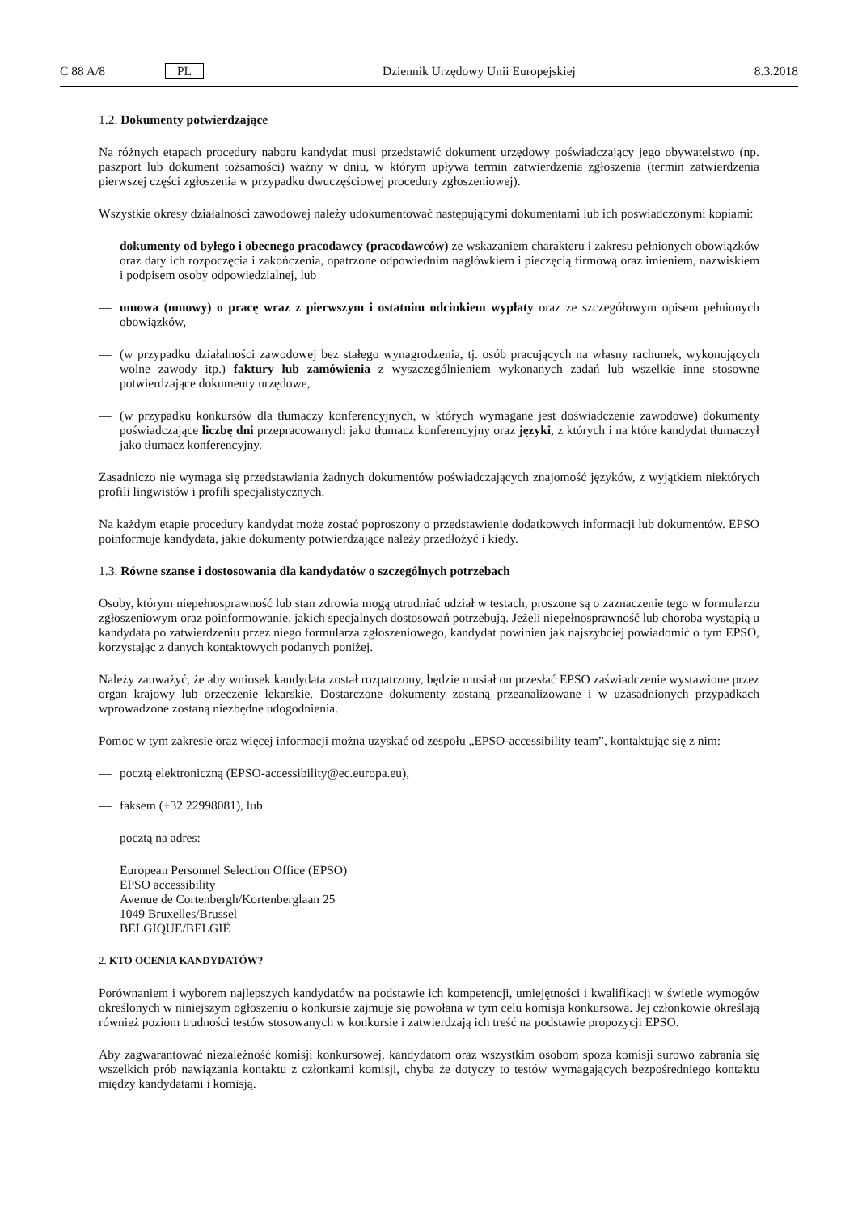C 88 A/8 PL Dziennik Urzędowy Unii Europejskiej 8.3.2018
1.2. Dokumenty potwierdzające
Na różnych etapach procedury naboru kandydat musi przedstawić dokument urzędowy poświadczający jego obywatelstwo (np. paszport lub dokument tożsamości) ważny w dniu, w którym upływa termin zatwierdzenia zgłoszenia (termin zatwierdzenia pierwszej części zgłoszenia w przypadku dwuczęściowej procedury zgłoszeniowej).
Wszystkie okresy działalności zawodowej należy udokumentować następującymi dokumentami lub ich poświadczonymi kopiami:
— dokumenty od byłego i obecnego pracodawcy (pracodawców) ze wskazaniem charakteru i zakresu pełnionych obowiązków oraz daty ich rozpoczęcia i zakończenia, opatrzone odpowiednim nagłówkiem i pieczęcią firmową oraz imieniem, nazwiskiem i podpisem osoby odpowiedzialnej, lub
— umowa (umowy) o pracę wraz z pierwszym i ostatnim odcinkiem wypłaty oraz ze szczegółowym opisem pełnionych obowiązków,
— (w przypadku działalności zawodowej bez stałego wynagrodzenia, tj. osób pracujących na własny rachunek, wykonujących wolne zawody itp.) faktury lub zamówienia z wyszczególnieniem wykonanych zadań lub wszelkie inne stosowne potwierdzające dokumenty urzędowe,
— (w przypadku konkursów dla tłumaczy konferencyjnych, w których wymagane jest doświadczenie zawodowe) dokumenty poświadczające liczbę dni przepracowanych jako tłumacz konferencyjny oraz języki, z których i na które kandydat tłumaczył jako tłumacz konferencyjny.
Zasadniczo nie wymaga się przedstawiania żadnych dokumentów poświadczających znajomość języków, z wyjątkiem niektórych profili lingwistów i profili specjalistycznych.
Na każdym etapie procedury kandydat może zostać poproszony o przedstawienie dodatkowych informacji lub dokumentów. EPSO poinformuje kandydata, jakie dokumenty potwierdzające należy przedłożyć i kiedy.
1.3. Równe szanse i dostosowania dla kandydatów o szczególnych potrzebach
Osoby, którym niepełnosprawność lub stan zdrowia mogą utrudniać udział w testach, proszone są o zaznaczenie tego w formularzu zgłoszeniowym oraz poinformowanie, jakich specjalnych dostosowań potrzebują. Jeżeli niepełnosprawność lub choroba wystąpią u kandydata po zatwierdzeniu przez niego formularza zgłoszeniowego, kandydat powinien jak najszybciej powiadomić o tym EPSO, korzystając z danych kontaktowych podanych poniżej.
Należy zauważyć, że aby wniosek kandydata został rozpatrzony, będzie musiał on przesłać EPSO zaświadczenie wystawione przez organ krajowy lub orzeczenie lekarskie. Dostarczone dokumenty zostaną przeanalizowane i w uzasadnionych przypadkach wprowadzone zostaną niezbędne udogodnienia.
Pomoc w tym zakresie oraz więcej informacji można uzyskać od zespołu „EPSO-accessibility team”, kontaktując się z nim:
— pocztą elektroniczną (EPSO-accessibility@ec.europa.eu),
— faksem (+32 22998081), lub
— pocztą na adres:
European Personnel Selection Office (EPSO)
EPSO accessibility
Avenue de Cortenbergh/Kortenberglaan 25
1049 Bruxelles/Brussel
BELGIQUE/BELGIË
2. KTO OCENIA KANDYDATÓW?
Porównaniem i wyborem najlepszych kandydatów na podstawie ich kompetencji, umiejętności i kwalifikacji w świetle wymogów określonych w niniejszym ogłoszeniu o konkursie zajmuje się powołana w tym celu komisja konkursowa. Jej członkowie określają również poziom trudności testów stosowanych w konkursie i zatwierdzają ich treść na podstawie propozycji EPSO.
Aby zagwarantować niezależność komisji konkursowej, kandydatom oraz wszystkim osobom spoza komisji surowo zabrania się wszelkich prób nawiązania kontaktu z członkami komisji, chyba że dotyczy to testów wymagających bezpośredniego kontaktu między kandydatami i komisją.